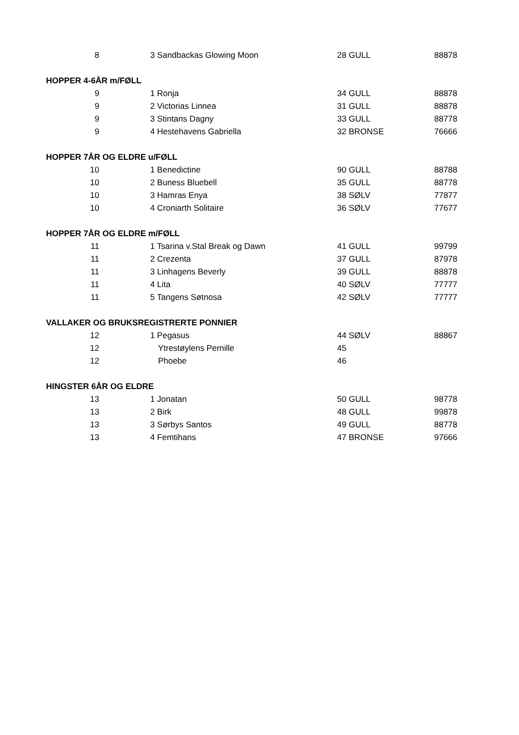| 8 | 3 Sandbackas Glowing Moon | 28 GULL | 88878 |
| HOPPER 4-6ÅR m/FØLL | | | |
| 9 | 1 Ronja | 34 GULL | 88878 |
| 9 | 2 Victorias Linnea | 31 GULL | 88878 |
| 9 | 3 Stintans Dagny | 33 GULL | 88778 |
| 9 | 4 Hestehavens Gabriella | 32 BRONSE | 76666 |
| HOPPER 7ÅR OG ELDRE u/FØLL | | | |
| 10 | 1 Benedictine | 90 GULL | 88788 |
| 10 | 2 Buness Bluebell | 35 GULL | 88778 |
| 10 | 3 Hamras Enya | 38 SØLV | 77877 |
| 10 | 4 Croniarth Solitaire | 36 SØLV | 77677 |
| HOPPER 7ÅR OG ELDRE m/FØLL | | | |
| 11 | 1 Tsarina v.Stal Break og Dawn | 41 GULL | 99799 |
| 11 | 2 Crezenta | 37 GULL | 87978 |
| 11 | 3 Linhagens Beverly | 39 GULL | 88878 |
| 11 | 4 Lita | 40 SØLV | 77777 |
| 11 | 5 Tangens Søtnosa | 42 SØLV | 77777 |
| VALLAKER OG BRUKSREGISTRERTE PONNIER | | | |
| 12 | 1 Pegasus | 44 SØLV | 88867 |
| 12 | Ytrestøylens Pernille | 45 | |
| 12 | Phoebe | 46 | |
| HINGSTER 6ÅR OG ELDRE | | | |
| 13 | 1 Jonatan | 50 GULL | 98778 |
| 13 | 2 Birk | 48 GULL | 99878 |
| 13 | 3 Sørbys Santos | 49 GULL | 88778 |
| 13 | 4 Femtihans | 47 BRONSE | 97666 |